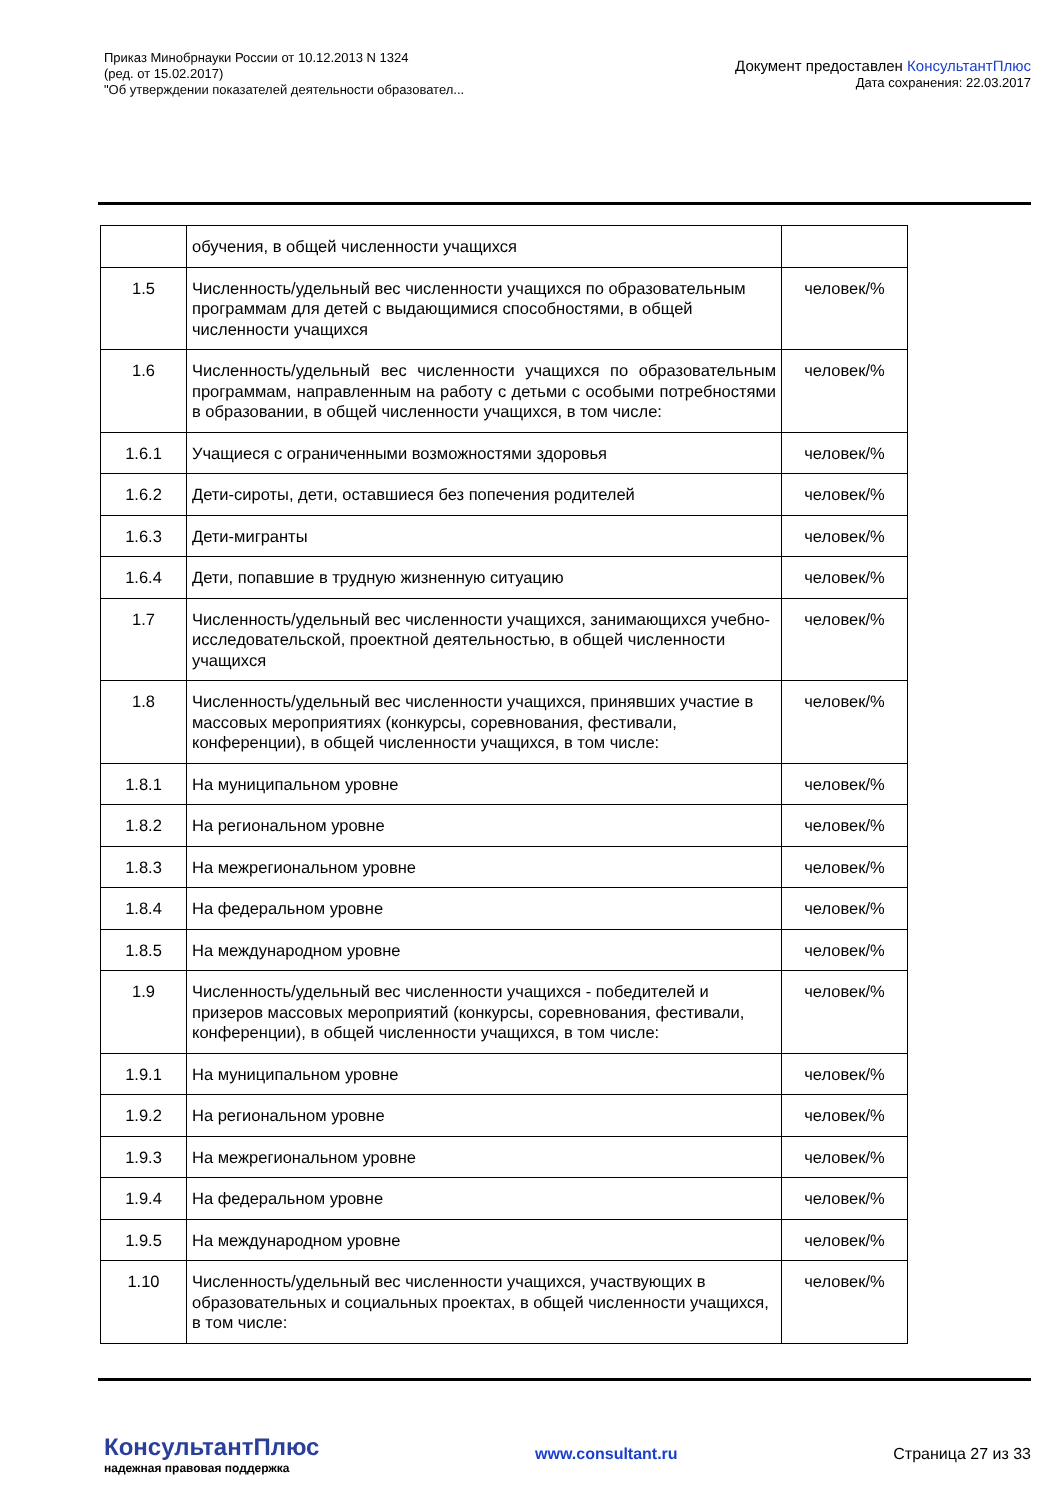Приказ Минобрнауки России от 10.12.2013 N 1324
(ред. от 15.02.2017)
"Об утверждении показателей деятельности образовател...
Документ предоставлен КонсультантПлюс
Дата сохранения: 22.03.2017
| | обучения, в общей численности учащихся | |
| 1.5 | Численность/удельный вес численности учащихся по образовательным программам для детей с выдающимися способностями, в общей численности учащихся | человек/% |
| 1.6 | Численность/удельный вес численности учащихся по образовательным программам, направленным на работу с детьми с особыми потребностями в образовании, в общей численности учащихся, в том числе: | человек/% |
| 1.6.1 | Учащиеся с ограниченными возможностями здоровья | человек/% |
| 1.6.2 | Дети-сироты, дети, оставшиеся без попечения родителей | человек/% |
| 1.6.3 | Дети-мигранты | человек/% |
| 1.6.4 | Дети, попавшие в трудную жизненную ситуацию | человек/% |
| 1.7 | Численность/удельный вес численности учащихся, занимающихся учебно-исследовательской, проектной деятельностью, в общей численности учащихся | человек/% |
| 1.8 | Численность/удельный вес численности учащихся, принявших участие в массовых мероприятиях (конкурсы, соревнования, фестивали, конференции), в общей численности учащихся, в том числе: | человек/% |
| 1.8.1 | На муниципальном уровне | человек/% |
| 1.8.2 | На региональном уровне | человек/% |
| 1.8.3 | На межрегиональном уровне | человек/% |
| 1.8.4 | На федеральном уровне | человек/% |
| 1.8.5 | На международном уровне | человек/% |
| 1.9 | Численность/удельный вес численности учащихся - победителей и призеров массовых мероприятий (конкурсы, соревнования, фестивали, конференции), в общей численности учащихся, в том числе: | человек/% |
| 1.9.1 | На муниципальном уровне | человек/% |
| 1.9.2 | На региональном уровне | человек/% |
| 1.9.3 | На межрегиональном уровне | человек/% |
| 1.9.4 | На федеральном уровне | человек/% |
| 1.9.5 | На международном уровне | человек/% |
| 1.10 | Численность/удельный вес численности учащихся, участвующих в образовательных и социальных проектах, в общей численности учащихся, в том числе: | человек/% |
КонсультантПлюс
надежная правовая поддержка
www.consultant.ru Страница 27 из 33